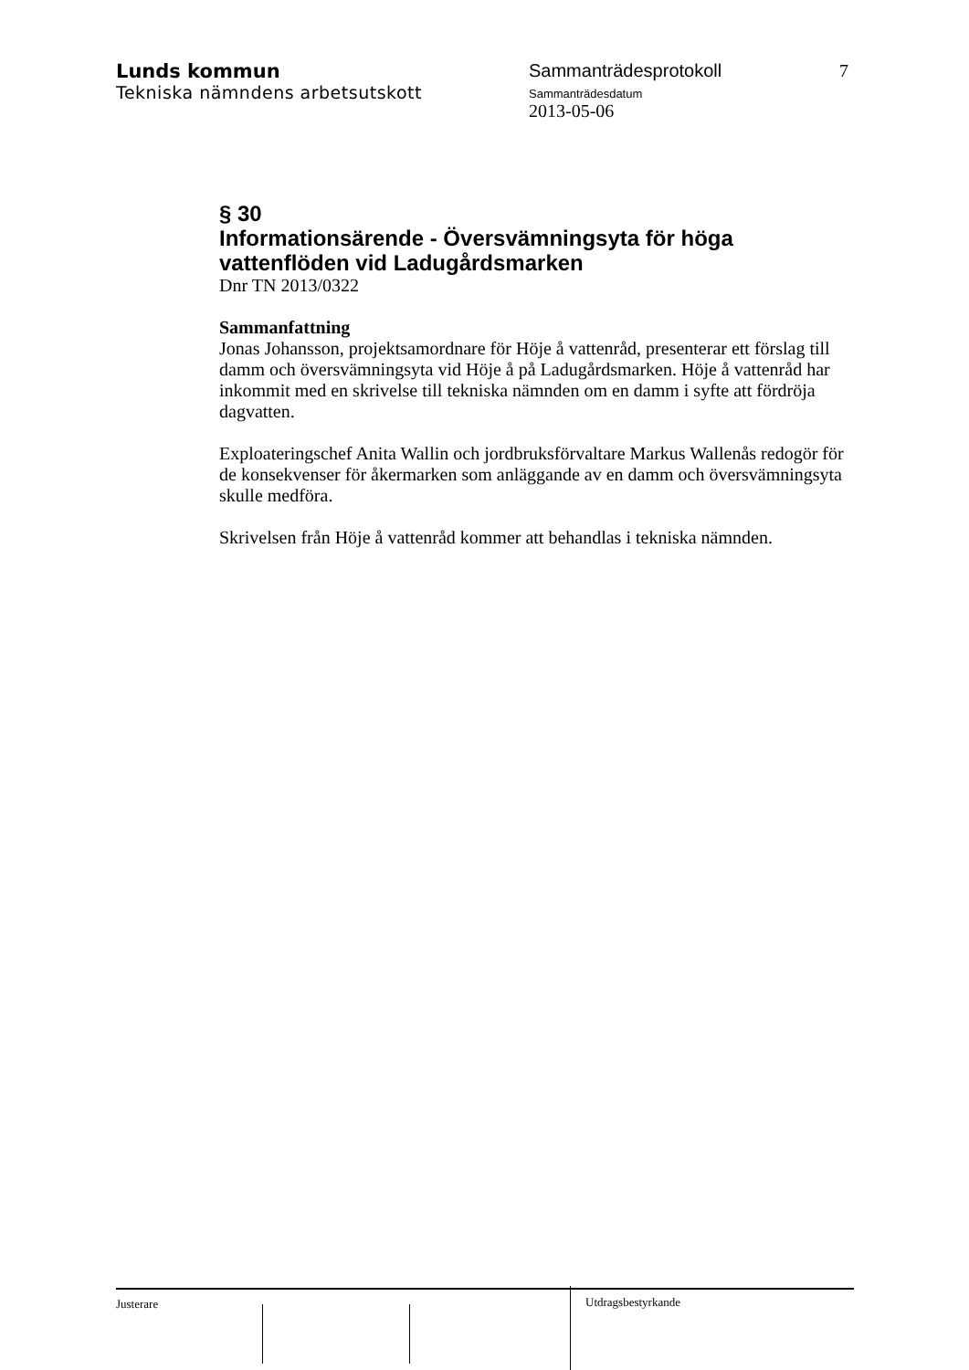Lunds kommun
Tekniska nämndens arbetsutskott
Sammanträdesprotokoll
Sammanträdesdatum
2013-05-06
7
§ 30
Informationsärende - Översvämningsyta för höga vattenflöden vid Ladugårdsmarken
Dnr TN 2013/0322
Sammanfattning
Jonas Johansson, projektsamordnare för Höje å vattenråd, presenterar ett förslag till damm och översvämningsyta vid Höje å på Ladugårdsmarken. Höje å vattenråd har inkommit med en skrivelse till tekniska nämnden om en damm i syfte att fördröja dagvatten.
Exploateringschef Anita Wallin och jordbruksförvaltare Markus Wallenås redogör för de konsekvenser för åkermarken som anläggande av en damm och översvämningsyta skulle medföra.
Skrivelsen från Höje å vattenråd kommer att behandlas i tekniska nämnden.
Justerare
Utdragsbestyrkande